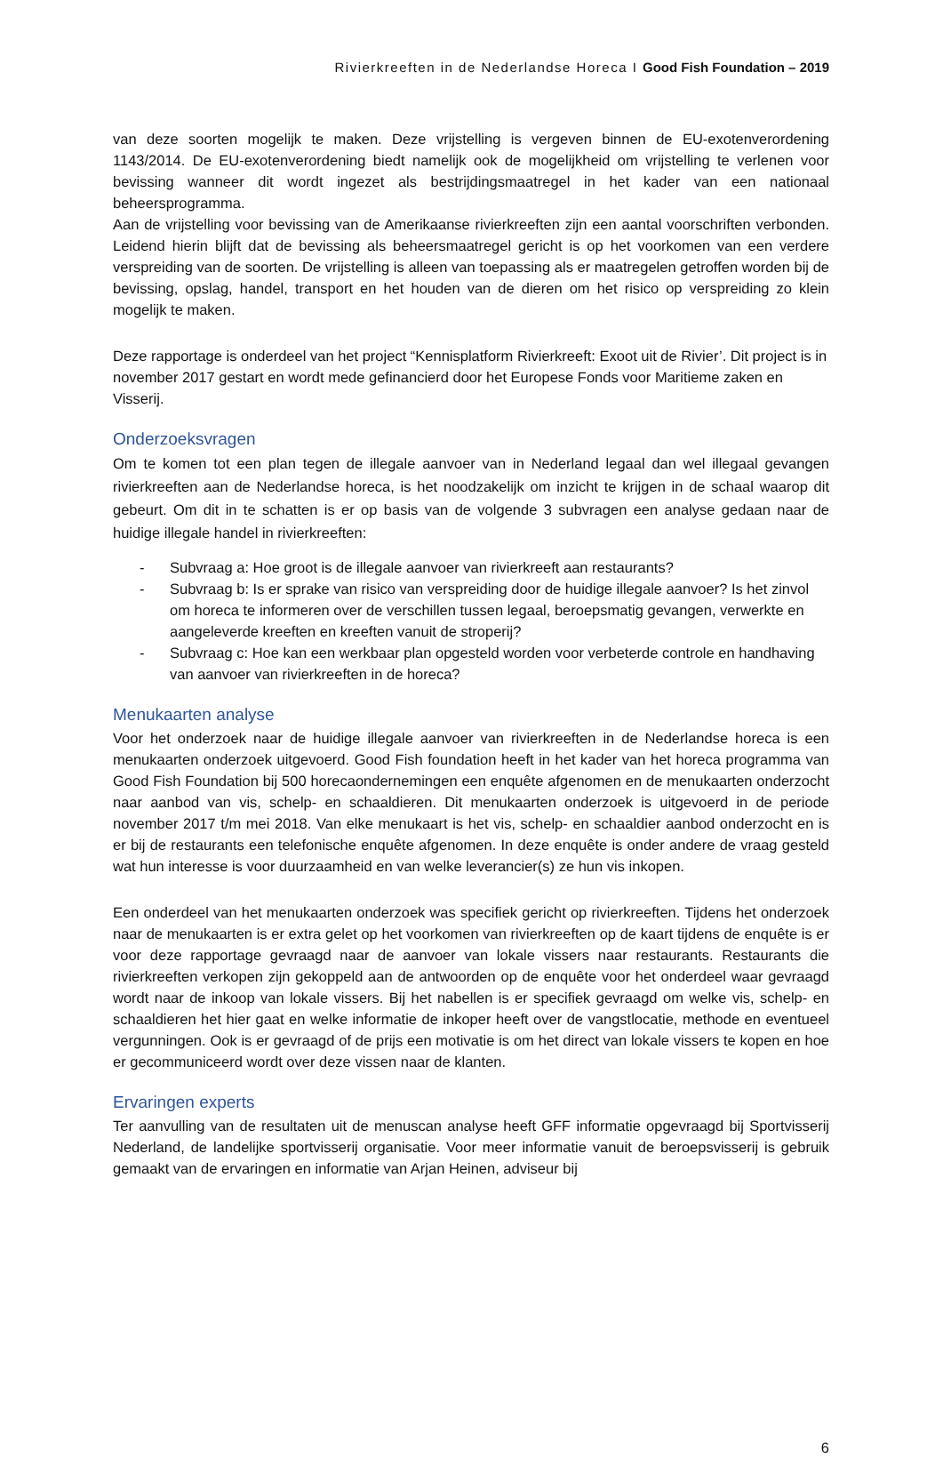Rivierkreeften in de Nederlandse Horeca I Good Fish Foundation – 2019
van deze soorten mogelijk te maken. Deze vrijstelling is vergeven binnen de EU-exotenverordening 1143/2014. De EU-exotenverordening biedt namelijk ook de mogelijkheid om vrijstelling te verlenen voor bevissing wanneer dit wordt ingezet als bestrijdingsmaatregel in het kader van een nationaal beheersprogramma.
Aan de vrijstelling voor bevissing van de Amerikaanse rivierkreeften zijn een aantal voorschriften verbonden. Leidend hierin blijft dat de bevissing als beheersmaatregel gericht is op het voorkomen van een verdere verspreiding van de soorten. De vrijstelling is alleen van toepassing als er maatregelen getroffen worden bij de bevissing, opslag, handel, transport en het houden van de dieren om het risico op verspreiding zo klein mogelijk te maken.
Deze rapportage is onderdeel van het project “Kennisplatform Rivierkreeft: Exoot uit de Rivier’. Dit project is in november 2017 gestart en wordt mede gefinancierd door het Europese Fonds voor Maritieme zaken en Visserij.
Onderzoeksvragen
Om te komen tot een plan tegen de illegale aanvoer van in Nederland legaal dan wel illegaal gevangen rivierkreeften aan de Nederlandse horeca, is het noodzakelijk om inzicht te krijgen in de schaal waarop dit gebeurt. Om dit in te schatten is er op basis van de volgende 3 subvragen een analyse gedaan naar de huidige illegale handel in rivierkreeften:
- Subvraag a: Hoe groot is de illegale aanvoer van rivierkreeft aan restaurants?
- Subvraag b: Is er sprake van risico van verspreiding door de huidige illegale aanvoer? Is het zinvol om horeca te informeren over de verschillen tussen legaal, beroepsmatig gevangen, verwerkte en aangeleverde kreeften en kreeften vanuit de stroperij?
- Subvraag c: Hoe kan een werkbaar plan opgesteld worden voor verbeterde controle en handhaving van aanvoer van rivierkreeften in de horeca?
Menukaarten analyse
Voor het onderzoek naar de huidige illegale aanvoer van rivierkreeften in de Nederlandse horeca is een menukaarten onderzoek uitgevoerd. Good Fish foundation heeft in het kader van het horeca programma van Good Fish Foundation bij 500 horecaondernemingen een enquête afgenomen en de menukaarten onderzocht naar aanbod van vis, schelp- en schaaldieren. Dit menukaarten onderzoek is uitgevoerd in de periode november 2017 t/m mei 2018. Van elke menukaart is het vis, schelp- en schaaldier aanbod onderzocht en is er bij de restaurants een telefonische enquête afgenomen. In deze enquête is onder andere de vraag gesteld wat hun interesse is voor duurzaamheid en van welke leverancier(s) ze hun vis inkopen.
Een onderdeel van het menukaarten onderzoek was specifiek gericht op rivierkreeften. Tijdens het onderzoek naar de menukaarten is er extra gelet op het voorkomen van rivierkreeften op de kaart tijdens de enquête is er voor deze rapportage gevraagd naar de aanvoer van lokale vissers naar restaurants. Restaurants die rivierkreeften verkopen zijn gekoppeld aan de antwoorden op de enquête voor het onderdeel waar gevraagd wordt naar de inkoop van lokale vissers. Bij het nabellen is er specifiek gevraagd om welke vis, schelp- en schaaldieren het hier gaat en welke informatie de inkoper heeft over de vangstlocatie, methode en eventueel vergunningen. Ook is er gevraagd of de prijs een motivatie is om het direct van lokale vissers te kopen en hoe er gecommuniceerd wordt over deze vissen naar de klanten.
Ervaringen experts
Ter aanvulling van de resultaten uit de menuscan analyse heeft GFF informatie opgevraagd bij Sportvisserij Nederland, de landelijke sportvisserij organisatie. Voor meer informatie vanuit de beroepsvisserij is gebruik gemaakt van de ervaringen en informatie van Arjan Heinen, adviseur bij
6